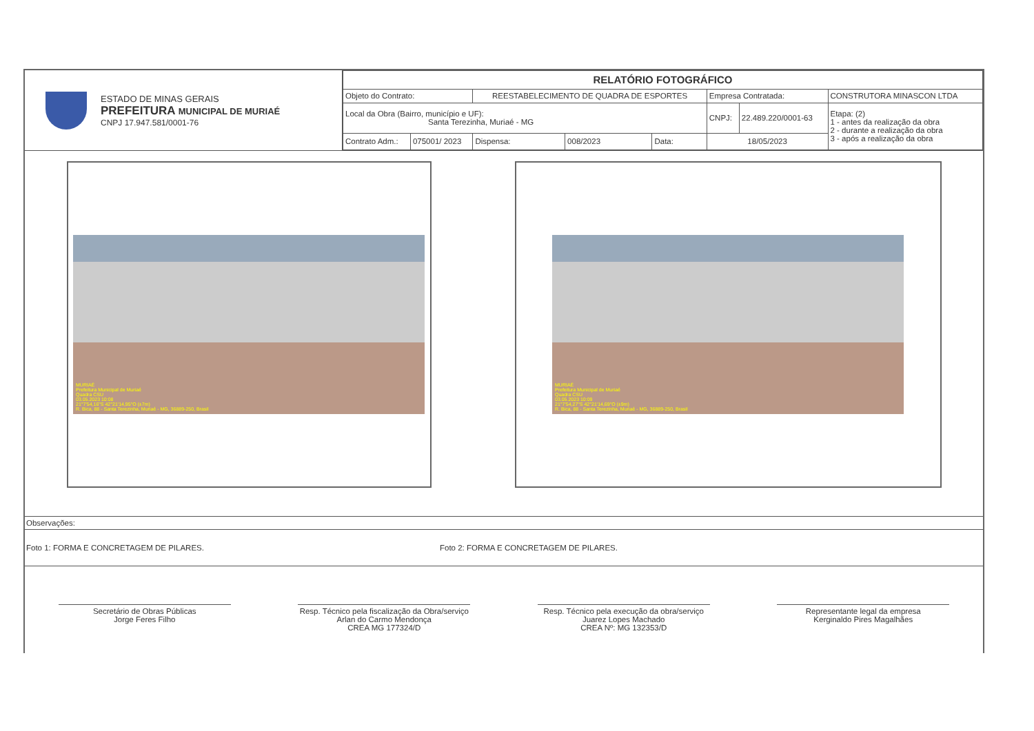ESTADO DE MINAS GERAIS
PREFEITURA MUNICIPAL DE MURIAÉ
CNPJ 17.947.581/0001-76
| RELATÓRIO FOTOGRÁFICO | | | | | | | |
| Objeto do Contrato: | | REESTABELECIMENTO DE QUADRA DE ESPORTES | | | Empresa Contratada: | | CONSTRUTORA MINASCON LTDA |
| Local da Obra (Bairro, município e UF): Santa Terezinha, Muriaé - MG | | | | | CNPJ: | 22.489.220/0001-63 | Etapa: (2) 1 - antes da realização da obra 2 - durante a realização da obra 3 - após a realização da obra |
| Contrato Adm.: | 075001/ 2023 | Dispensa: | 008/2023 | Data: | 18/05/2023 | | |
MURIAÉ
Prefeitura Municipal de Muriaé
Quadra CSU
03.05.2023 10:08
21°7'54,16"S 42°21'14,95"O (±7m)
R. Bica, 88 - Santa Terezinha, Muriaé - MG, 36889-250, Brasil
MURIAÉ
Prefeitura Municipal de Muriaé
Quadra CSU
03.05.2023 10:09
21°7'54,27"S 42°21'14,69"O (±9m)
R. Bica, 88 - Santa Terezinha, Muriaé - MG, 36889-250, Brasil
Observações:
Foto 1: FORMA E CONCRETAGEM DE PILARES. Foto 2: FORMA E CONCRETAGEM DE PILARES.
Secretário de Obras Públicas
Jorge Feres Filho
Resp. Técnico pela fiscalização da Obra/serviço
Arlan do Carmo Mendonça
CREA MG 177324/D
Resp. Técnico pela execução da obra/serviço
Juarez Lopes Machado
CREA Nº: MG 132353/D
Representante legal da empresa
Kerginaldo Pires Magalhães